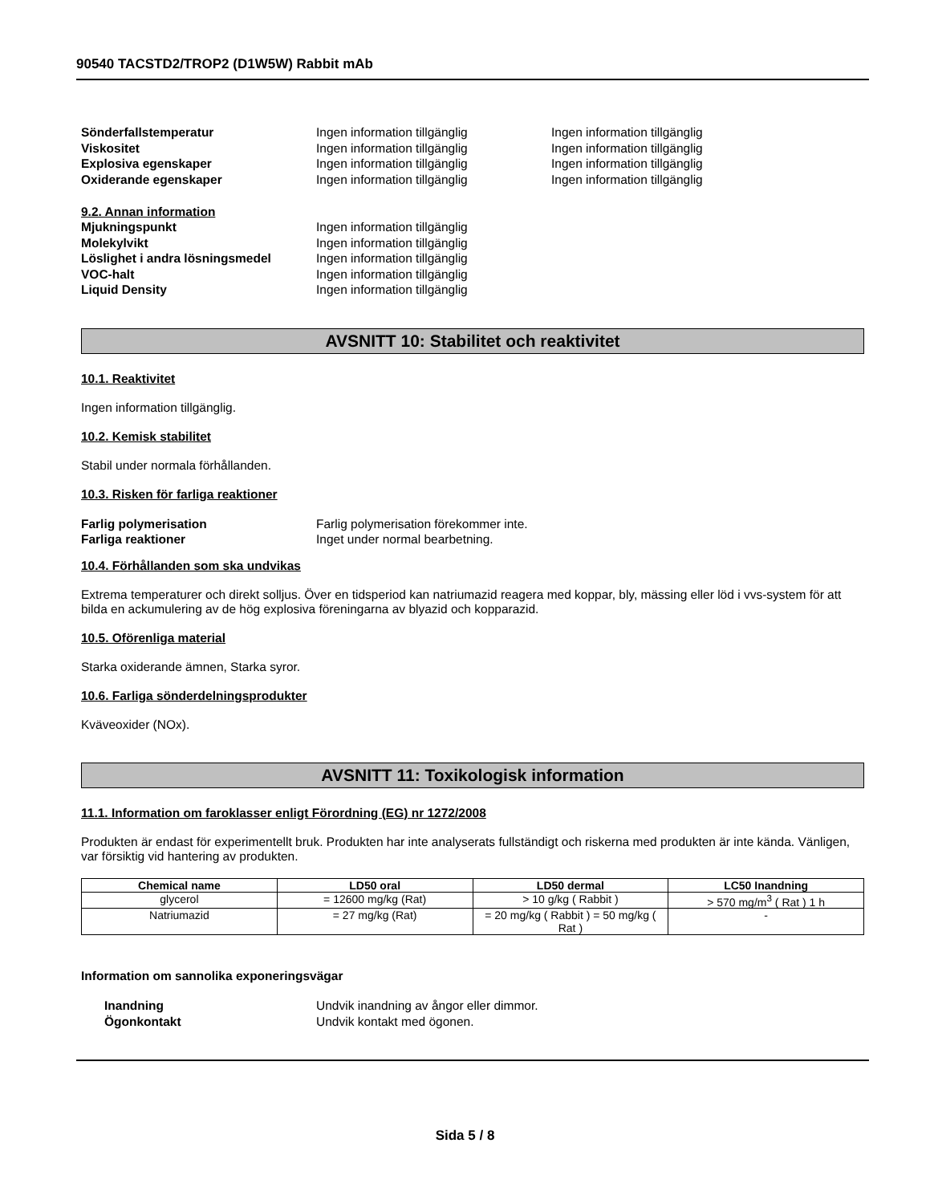90540 TACSTD2/TROP2 (D1W5W) Rabbit mAb
Sönderfallstemperatur Ingen information tillgänglig Ingen information tillgänglig
Viskositet Ingen information tillgänglig Ingen information tillgänglig
Explosiva egenskaper Ingen information tillgänglig Ingen information tillgänglig
Oxiderande egenskaper Ingen information tillgänglig Ingen information tillgänglig
9.2. Annan information
Mjukningspunkt Ingen information tillgänglig
Molekylvikt Ingen information tillgänglig
Löslighet i andra lösningsmedel Ingen information tillgänglig
VOC-halt Ingen information tillgänglig
Liquid Density Ingen information tillgänglig
AVSNITT 10: Stabilitet och reaktivitet
10.1. Reaktivitet
Ingen information tillgänglig.
10.2. Kemisk stabilitet
Stabil under normala förhållanden.
10.3. Risken för farliga reaktioner
Farlig polymerisation Farlig polymerisation förekommer inte.
Farliga reaktioner Inget under normal bearbetning.
10.4. Förhållanden som ska undvikas
Extrema temperaturer och direkt solljus. Över en tidsperiod kan natriumazid reagera med koppar, bly, mässing eller löd i vvs-system för att bilda en ackumulering av de hög explosiva föreningarna av blyazid och kopparazid.
10.5. Oförenliga material
Starka oxiderande ämnen, Starka syror.
10.6. Farliga sönderdelningsprodukter
Kväveoxider (NOx).
AVSNITT 11: Toxikologisk information
11.1. Information om faroklasser enligt Förordning (EG) nr 1272/2008
Produkten är endast för experimentellt bruk. Produkten har inte analyserats fullständigt och riskerna med produkten är inte kända. Vänligen, var försiktig vid hantering av produkten.
| Chemical name | LD50 oral | LD50 dermal | LC50 Inandning |
| --- | --- | --- | --- |
| glycerol | = 12600 mg/kg (Rat) | > 10 g/kg ( Rabbit ) | > 570 mg/m<sup>3</sup> ( Rat ) 1 h |
| Natriumazid | = 27 mg/kg (Rat) | = 20 mg/kg ( Rabbit ) = 50 mg/kg ( Rat ) | - |
Information om sannolika exponeringsvägar
Inandning Undvik inandning av ångor eller dimmor.
Ögonkontakt Undvik kontakt med ögonen.
Sida 5 / 8